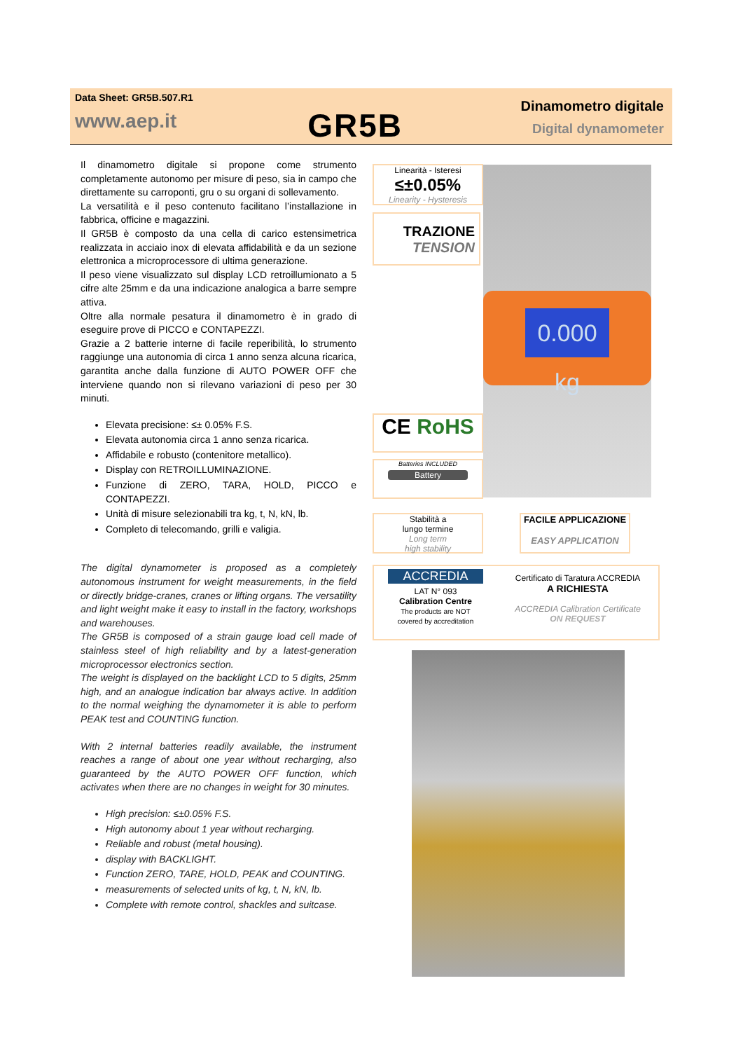Data Sheet: GR5B.507.R1
www.aep.it
GR5B
Dinamometro digitale
Digital dynamometer
Il dinamometro digitale si propone come strumento completamente autonomo per misure di peso, sia in campo che direttamente su carroponti, gru o su organi di sollevamento.
La versatilità e il peso contenuto facilitano l’installazione in fabbrica, officine e magazzini.
Il GR5B è composto da una cella di carico estensimetrica realizzata in acciaio inox di elevata affidabilità e da un sezione elettronica a microprocessore di ultima generazione.
Il peso viene visualizzato sul display LCD retroillumionato a 5 cifre alte 25mm e da una indicazione analogica a barre sempre attiva.
Oltre alla normale pesatura il dinamometro è in grado di eseguire prove di PICCO e CONTAPEZZI.
Grazie a 2 batterie interne di facile reperibilità, lo strumento raggiunge una autonomia di circa 1 anno senza alcuna ricarica, garantita anche dalla funzione di AUTO POWER OFF che interviene quando non si rilevano variazioni di peso per 30 minuti.
Elevata precisione: ≤± 0.05% F.S.
Elevata autonomia circa 1 anno senza ricarica.
Affidabile e robusto (contenitore metallico).
Display con RETROILLUMINAZIONE.
Funzione di ZERO, TARA, HOLD, PICCO e CONTAPEZZI.
Unità di misure selezionabili tra kg, t, N, kN, lb.
Completo di telecomando, grilli e valigia.
The digital dynamometer is proposed as a completely autonomous instrument for weight measurements, in the field or directly bridge-cranes, cranes or lifting organs. The versatility and light weight make it easy to install in the factory, workshops and warehouses.
The GR5B is composed of a strain gauge load cell made of stainless steel of high reliability and by a latest-generation microprocessor electronics section.
The weight is displayed on the backlight LCD to 5 digits, 25mm high, and an analogue indication bar always active. In addition to the normal weighing the dynamometer it is able to perform PEAK test and COUNTING function.
With 2 internal batteries readily available, the instrument reaches a range of about one year without recharging, also guaranteed by the AUTO POWER OFF function, which activates when there are no changes in weight for 30 minutes.
High precision: ≤±0.05% F.S.
High autonomy about 1 year without recharging.
Reliable and robust (metal housing).
display with BACKLIGHT.
Function ZERO, TARE, HOLD, PEAK and COUNTING.
measurements of selected units of kg, t, N, kN, lb.
Complete with remote control, shackles and suitcase.
Linearità - Isteresi
≤±0.05%
Linearity - Hysteresis
TRAZIONE
TENSION
0.000 kg
CE RoHS
Batteries INCLUDED
Battery
Stabilità a
lungo termine
Long term
high stability
FACILE APPLICAZIONE
EASY APPLICATION
ACCREDIA
LAT N° 093
Calibration Centre
The products are NOT
covered by accreditation
Certificato di Taratura ACCREDIA
A RICHIESTA
ACCREDIA Calibration Certificate
ON REQUEST